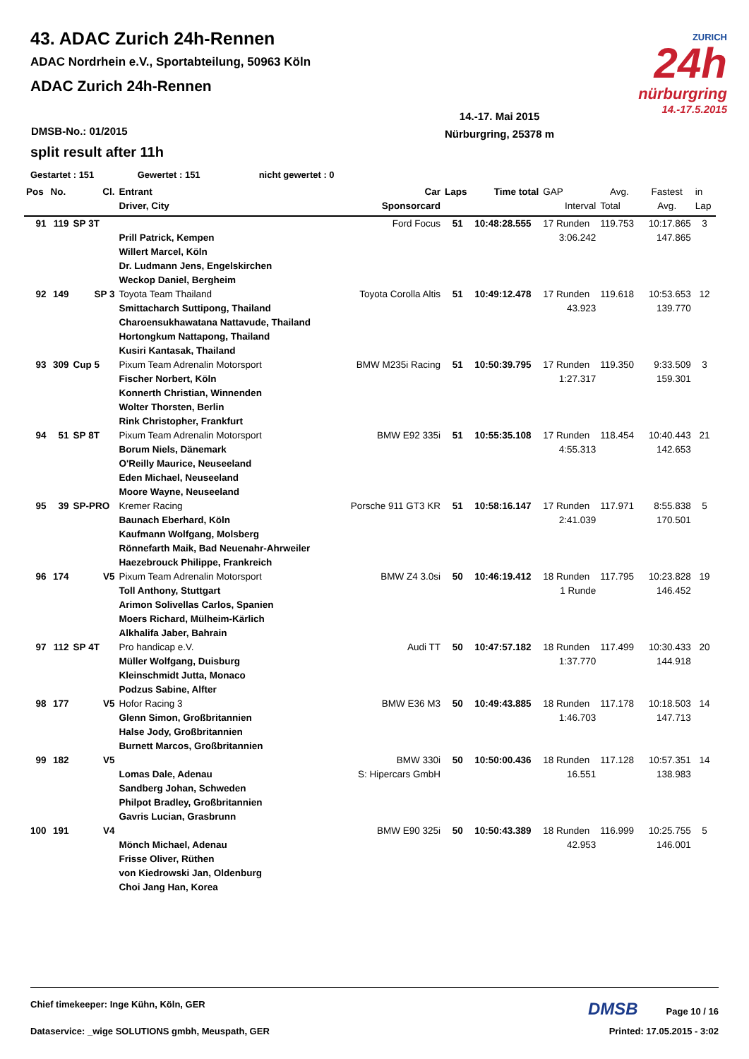43. ADAC Zurich 24h-Rennen
ADAC Nordrhein e.V., Sportabteilung, 50963 Köln
ADAC Zurich 24h-Rennen
ZURICH
24h
nürburgring
14.-17.5.2015
14.-17. Mai 2015
Nürburgring, 25378 m
DMSB-No.: 01/2015
split result after 11h
Gestartet : 151 Gewertet : 151 nicht gewertet : 0
| Pos | No. | Cl. | Entrant | Car | Laps | Time total | GAP | Avg. | Fastest | in |
| --- | --- | --- | --- | --- | --- | --- | --- | --- | --- | --- |
| | | | Driver, City | Sponsorcard | | | Interval | Total | Avg. | Lap |
| 91 | 119 | SP 3T | | Ford Focus | 51 | 10:48:28.555 | 17 Runden | 119.753 | 10:17.865 | 3 |
| | | | Prill Patrick, Kempen Willert Marcel, Köln Dr. Ludmann Jens, Engelskirchen Weckop Daniel, Bergheim | | | | 3:06.242 | | 147.865 | |
| 92 | 149 | SP 3 | Toyota Team Thailand | Toyota Corolla Altis | 51 | 10:49:12.478 | 17 Runden | 119.618 | 10:53.653 | 12 |
| | | | Smittacharch Suttipong, Thailand Charoensukhawatana Nattavude, Thailand Hortongkum Nattapong, Thailand Kusiri Kantasak, Thailand | | | | 43.923 | | 139.770 | |
| 93 | 309 | Cup 5 | Pixum Team Adrenalin Motorsport | BMW M235i Racing | 51 | 10:50:39.795 | 17 Runden | 119.350 | 9:33.509 | 3 |
| | | | Fischer Norbert, Köln Konnerth Christian, Winnenden Wolter Thorsten, Berlin Rink Christopher, Frankfurt | | | | 1:27.317 | | 159.301 | |
| 94 | 51 | SP 8T | Pixum Team Adrenalin Motorsport | BMW E92 335i | 51 | 10:55:35.108 | 17 Runden | 118.454 | 10:40.443 | 21 |
| | | | Borum Niels, Dänemark O'Reilly Maurice, Neuseeland Eden Michael, Neuseeland Moore Wayne, Neuseeland | | | | 4:55.313 | | 142.653 | |
| 95 | 39 | SP-PRO | Kremer Racing | Porsche 911 GT3 KR | 51 | 10:58:16.147 | 17 Runden | 117.971 | 8:55.838 | 5 |
| | | | Baunach Eberhard, Köln Kaufmann Wolfgang, Molsberg Rönnefarth Maik, Bad Neuenahr-Ahrweiler Haezebrouck Philippe, Frankreich | | | | 2:41.039 | | 170.501 | |
| 96 | 174 | V5 | Pixum Team Adrenalin Motorsport | BMW Z4 3.0si | 50 | 10:46:19.412 | 18 Runden | 117.795 | 10:23.828 | 19 |
| | | | Toll Anthony, Stuttgart Arimon Solivellas Carlos, Spanien Moers Richard, Mülheim-Kärlich Alkhalifa Jaber, Bahrain | | | | 1 Runde | | 146.452 | |
| 97 | 112 | SP 4T | Pro handicap e.V. | Audi TT | 50 | 10:47:57.182 | 18 Runden | 117.499 | 10:30.433 | 20 |
| | | | Müller Wolfgang, Duisburg Kleinschmidt Jutta, Monaco Podzus Sabine, Alfter | | | | 1:37.770 | | 144.918 | |
| 98 | 177 | V5 | Hofor Racing 3 | BMW E36 M3 | 50 | 10:49:43.885 | 18 Runden | 117.178 | 10:18.503 | 14 |
| | | | Glenn Simon, Großbritannien Halse Jody, Großbritannien Burnett Marcos, Großbritannien | | | | 1:46.703 | | 147.713 | |
| 99 | 182 | V5 | | BMW 330i | 50 | 10:50:00.436 | 18 Runden | 117.128 | 10:57.351 | 14 |
| | | | Lomas Dale, Adenau Sandberg Johan, Schweden Philpot Bradley, Großbritannien Gavris Lucian, Grasbrunn | S: Hipercars GmbH | | | 16.551 | | 138.983 | |
| 100 | 191 | V4 | | BMW E90 325i | 50 | 10:50:43.389 | 18 Runden | 116.999 | 10:25.755 | 5 |
| | | | Mönch Michael, Adenau Frisse Oliver, Rüthen von Kiedrowski Jan, Oldenburg Choi Jang Han, Korea | | | | 42.953 | | 146.001 | |
Chief timekeeper: Inge Kühn, Köln, GER DMSB Page 10 / 16
Dataservice: _wige SOLUTIONS gmbh, Meuspath, GER Printed: 17.05.2015 - 3:02